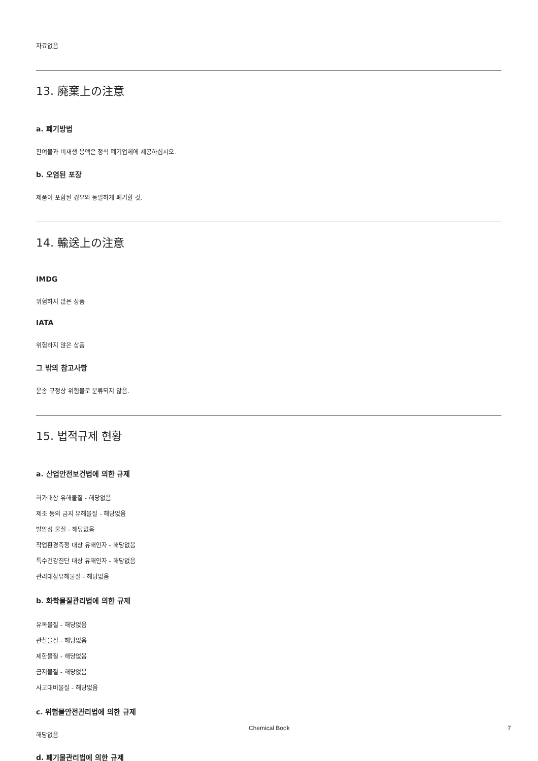자료없음
13. 廃棄上の注意
a. 폐기방법
잔여물과 비재생 용액은 정식 폐기업체에 제공하십시오.
b. 오염된 포장
제품이 포함된 경우와 동일하게 폐기할 것.
14. 輸送上の注意
IMDG
위험하지 않은 상품
IATA
위험하지 않은 상품
그 밖의 참고사항
운송 규정상 위험물로 분류되지 않음.
15. 법적규제 현황
a. 산업안전보건법에 의한 규제
허가대상 유해물질 - 해당없음
제조 등의 금지 유해물질 - 해당없음
발암성 물질 - 해당없음
작업환경측정 대상 유해인자 - 해당없음
특수건강진단 대상 유해인자 - 해당없음
관리대상유해물질 - 해당없음
b. 화학물질관리법에 의한 규제
유독물질 - 해당없음
관찰물질 - 해당없음
제한물질 - 해당없음
금지물질 - 해당없음
사고대비물질 - 해당없음
c. 위험물안전관리법에 의한 규제
해당없음
d. 폐기물관리법에 의한 규제
Chemical Book 7